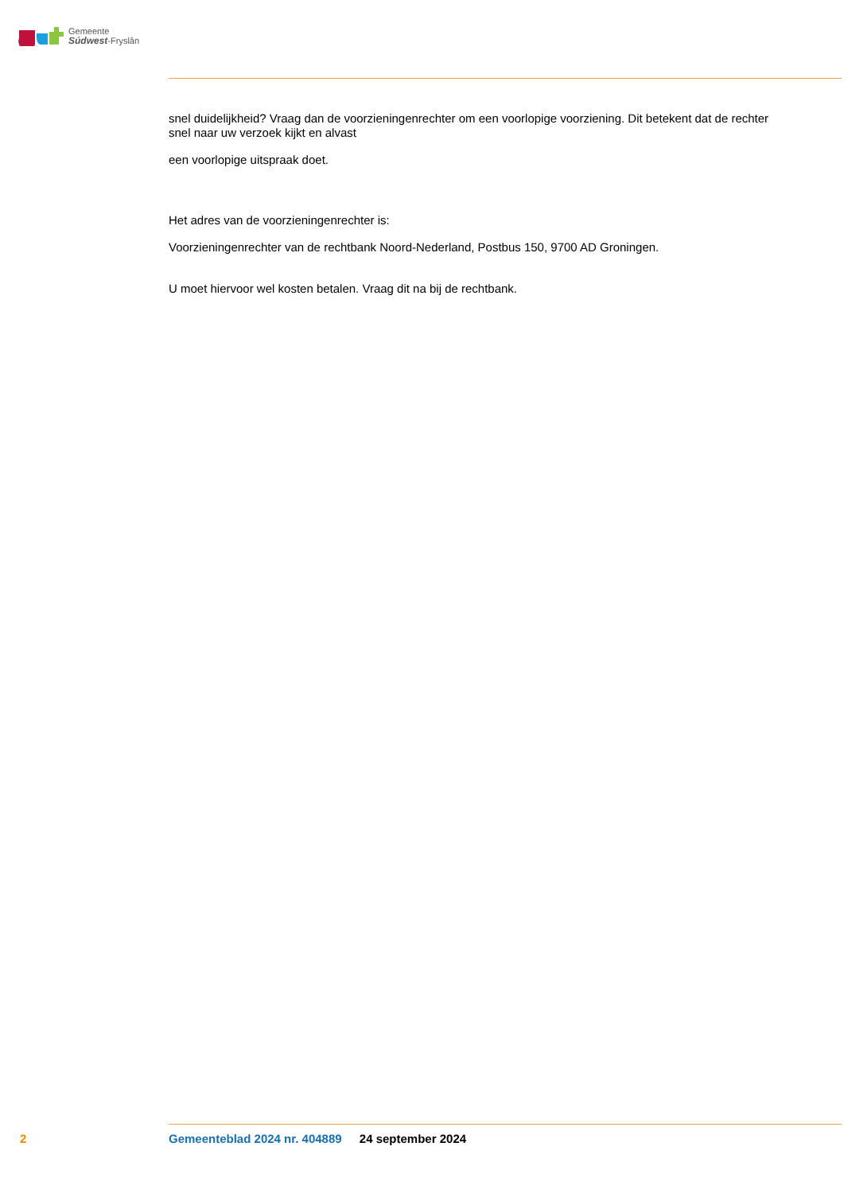Gemeente
Súdwest-Fryslân
snel duidelijkheid? Vraag dan de voorzieningenrechter om een voorlopige voorziening. Dit betekent dat de rechter snel naar uw verzoek kijkt en alvast
een voorlopige uitspraak doet.
Het adres van de voorzieningenrechter is:
Voorzieningenrechter van de rechtbank Noord-Nederland, Postbus 150, 9700 AD Groningen.
U moet hiervoor wel kosten betalen. Vraag dit na bij de rechtbank.
2
Gemeenteblad 2024 nr. 404889 24 september 2024